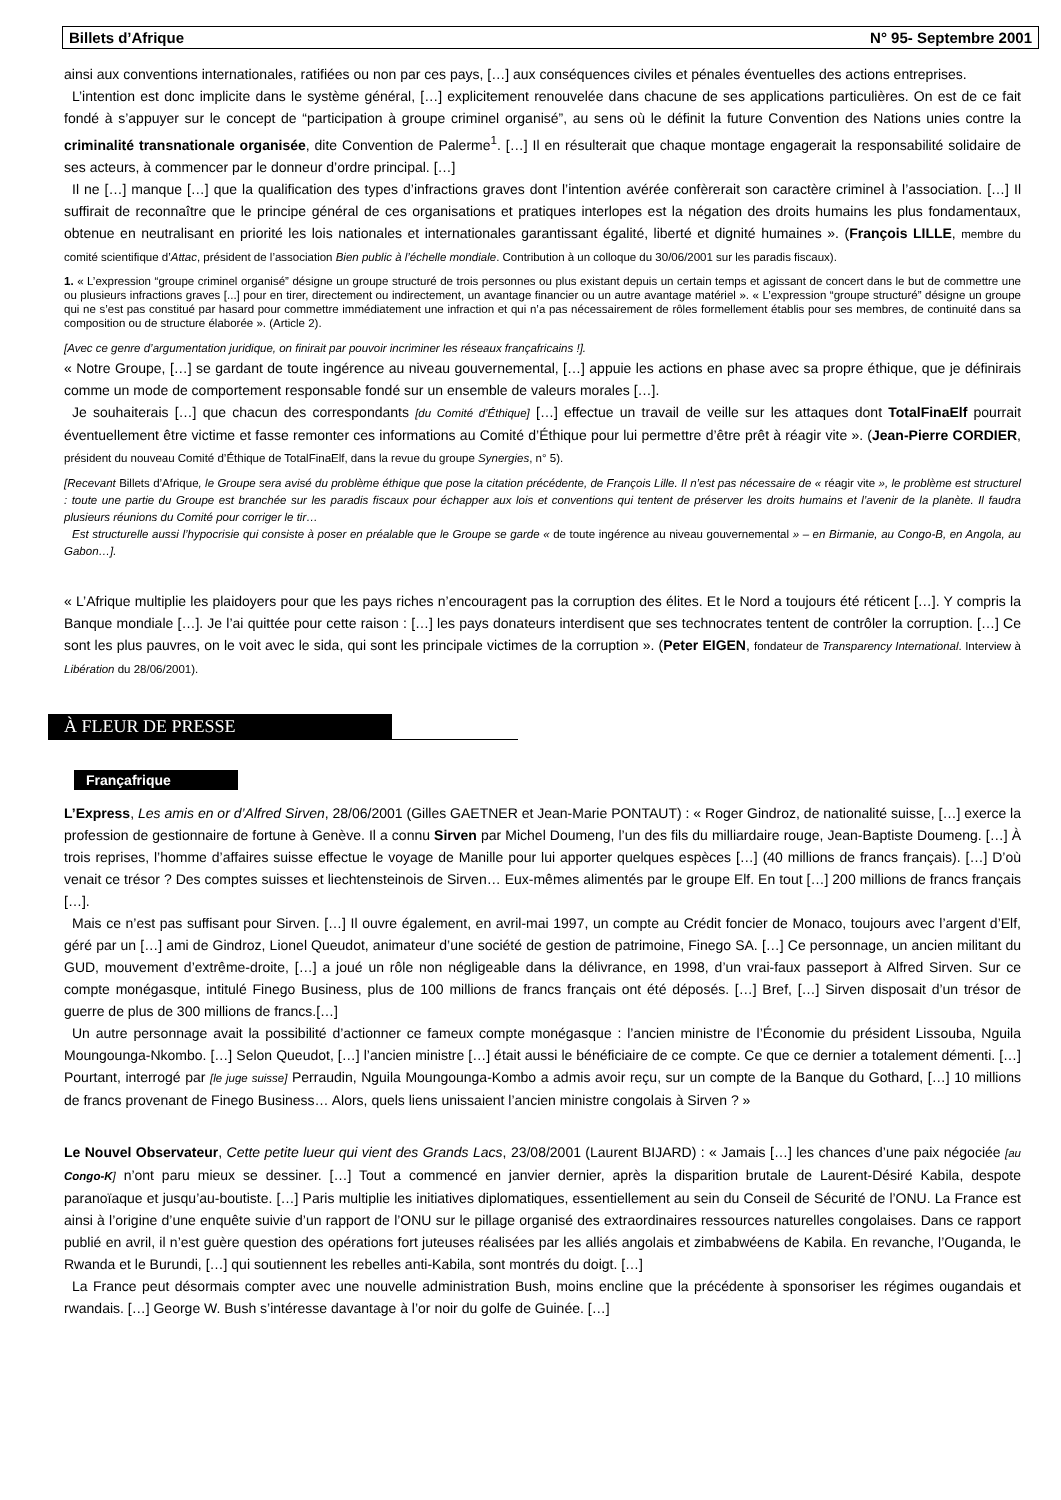Billets d’Afrique N° 95- Septembre 2001
ainsi aux conventions internationales, ratifiées ou non par ces pays, […] aux conséquences civiles et pénales éventuelles des actions entreprises.
L’intention est donc implicite dans le système général, […] explicitement renouvelée dans chacune de ses applications particulières. On est de ce fait fondé à s’appuyer sur le concept de “participation à groupe criminel organisé”, au sens où le définit la future Convention des Nations unies contre la criminalité transnationale organisée, dite Convention de Palerme<sup>1</sup>. […] Il en résulterait que chaque montage engagerait la responsabilité solidaire de ses acteurs, à commencer par le donneur d’ordre principal. […]
Il ne […] manque […] que la qualification des types d’infractions graves dont l’intention avérée confèrerait son caractère criminel à l’association. […] Il suffirait de reconnaître que le principe général de ces organisations et pratiques interlopes est la négation des droits humains les plus fondamentaux, obtenue en neutralisant en priorité les lois nationales et internationales garantissant égalité, liberté et dignité humaines ». (François LILLE, membre du comité scientifique d’Attac, président de l’association Bien public à l’échelle mondiale. Contribution à un colloque du 30/06/2001 sur les paradis fiscaux).
1. « L’expression “groupe criminel organisé” désigne un groupe structuré de trois personnes ou plus existant depuis un certain temps et agissant de concert dans le but de commettre une ou plusieurs infractions graves [...] pour en tirer, directement ou indirectement, un avantage financier ou un autre avantage matériel ». « L’expression “groupe structuré” désigne un groupe qui ne s’est pas constitué par hasard pour commettre immédiatement une infraction et qui n’a pas nécessairement de rôles formellement établis pour ses membres, de continuité dans sa composition ou de structure élaborée ». (Article 2).
[Avec ce genre d’argumentation juridique, on finirait par pouvoir incriminer les réseaux françafricains !].
« Notre Groupe, […] se gardant de toute ingérence au niveau gouvernemental, […] appuie les actions en phase avec sa propre éthique, que je définirais comme un mode de comportement responsable fondé sur un ensemble de valeurs morales […].
Je souhaiterais […] que chacun des correspondants [du Comité d’Éthique] […] effectue un travail de veille sur les attaques dont TotalFinaElf pourrait éventuellement être victime et fasse remonter ces informations au Comité d’Éthique pour lui permettre d’être prêt à réagir vite ». (Jean-Pierre CORDIER, président du nouveau Comité d’Éthique de TotalFinaElf, dans la revue du groupe Synergies, n° 5).
[Recevant Billets d’Afrique, le Groupe sera avisé du problème éthique que pose la citation précédente, de François Lille. Il n’est pas nécessaire de « réagir vite », le problème est structurel : toute une partie du Groupe est branchée sur les paradis fiscaux pour échapper aux lois et conventions qui tentent de préserver les droits humains et l’avenir de la planète. Il faudra plusieurs réunions du Comité pour corriger le tir…
Est structurelle aussi l’hypocrisie qui consiste à poser en préalable que le Groupe se garde « de toute ingérence au niveau gouvernemental » – en Birmanie, au Congo-B, en Angola, au Gabon…].
« L’Afrique multiplie les plaidoyers pour que les pays riches n’encouragent pas la corruption des élites. Et le Nord a toujours été réticent […]. Y compris la Banque mondiale […]. Je l’ai quittée pour cette raison : […] les pays donateurs interdisent que ses technocrates tentent de contrôler la corruption. […] Ce sont les plus pauvres, on le voit avec le sida, qui sont les principale victimes de la corruption ». (Peter EIGEN, fondateur de Transparency International. Interview à Libération du 28/06/2001).
À FLEUR DE PRESSE
Françafrique
L’Express, Les amis en or d’Alfred Sirven, 28/06/2001 (Gilles GAETNER et Jean-Marie PONTAUT) : « Roger Gindroz, de nationalité suisse, […] exerce la profession de gestionnaire de fortune à Genève. Il a connu Sirven par Michel Doumeng, l’un des fils du milliardaire rouge, Jean-Baptiste Doumeng. […] À trois reprises, l’homme d’affaires suisse effectue le voyage de Manille pour lui apporter quelques espèces […] (40 millions de francs français). […] D’où venait ce trésor ? Des comptes suisses et liechtensteinois de Sirven… Eux-mêmes alimentés par le groupe Elf. En tout […] 200 millions de francs français […].
Mais ce n’est pas suffisant pour Sirven. […] Il ouvre également, en avril-mai 1997, un compte au Crédit foncier de Monaco, toujours avec l’argent d’Elf, géré par un […] ami de Gindroz, Lionel Queudot, animateur d’une société de gestion de patrimoine, Finego SA. […] Ce personnage, un ancien militant du GUD, mouvement d’extrême-droite, […] a joué un rôle non négligeable dans la délivrance, en 1998, d’un vrai-faux passeport à Alfred Sirven. Sur ce compte monégasque, intitulé Finego Business, plus de 100 millions de francs français ont été déposés. […] Bref, […] Sirven disposait d’un trésor de guerre de plus de 300 millions de francs.[…]
Un autre personnage avait la possibilité d’actionner ce fameux compte monégasque : l’ancien ministre de l’Économie du président Lissouba, Nguila Moungounga-Nkombo. […] Selon Queudot, […] l’ancien ministre […] était aussi le bénéficiaire de ce compte. Ce que ce dernier a totalement démenti. […] Pourtant, interrogé par [le juge suisse] Perraudin, Nguila Moungounga-Kombo a admis avoir reçu, sur un compte de la Banque du Gothard, […] 10 millions de francs provenant de Finego Business… Alors, quels liens unissaient l’ancien ministre congolais à Sirven ? »
Le Nouvel Observateur, Cette petite lueur qui vient des Grands Lacs, 23/08/2001 (Laurent BIJARD) : « Jamais […] les chances d’une paix négociée [au Congo-K] n’ont paru mieux se dessiner. […] Tout a commencé en janvier dernier, après la disparition brutale de Laurent-Désiré Kabila, despote paranoïaque et jusqu’au-boutiste. […] Paris multiplie les initiatives diplomatiques, essentiellement au sein du Conseil de Sécurité de l’ONU. La France est ainsi à l’origine d’une enquête suivie d’un rapport de l’ONU sur le pillage organisé des extraordinaires ressources naturelles congolaises. Dans ce rapport publié en avril, il n’est guère question des opérations fort juteuses réalisées par les alliés angolais et zimbabwéens de Kabila. En revanche, l’Ouganda, le Rwanda et le Burundi, […] qui soutiennent les rebelles anti-Kabila, sont montrés du doigt. […]
La France peut désormais compter avec une nouvelle administration Bush, moins encline que la précédente à sponsoriser les régimes ougandais et rwandais. […] George W. Bush s’intéresse davantage à l’or noir du golfe de Guinée. […]